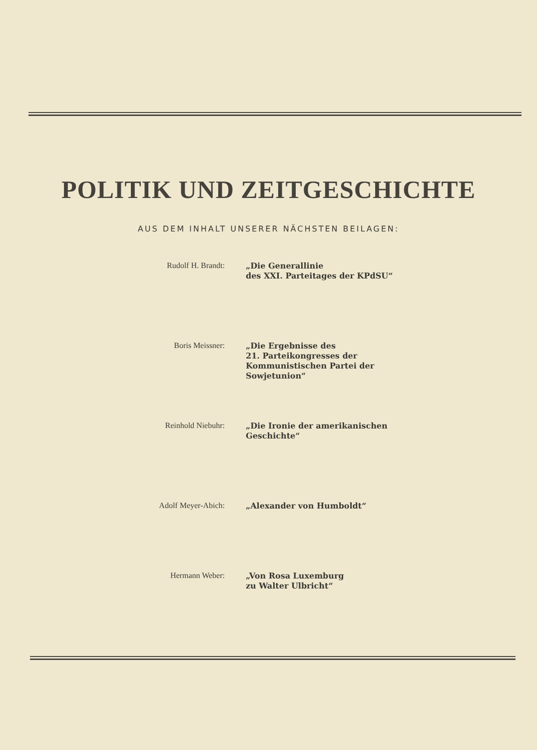POLITIK UND ZEITGESCHICHTE
AUS DEM INHALT UNSERER NÄCHSTEN BEILAGEN:
Rudolf H. Brandt:
„Die Generallinie
des XXI. Parteitages der KPdSU“
Boris Meissner:
„Die Ergebnisse des
21. Parteikongresses der
Kommunistischen Partei der
Sowjetunion“
Reinhold Niebuhr:
„Die Ironie der amerikanischen
Geschichte“
Adolf Meyer-Abich:
„Alexander von Humboldt“
Hermann Weber:
„Von Rosa Luxemburg
zu Walter Ulbricht“